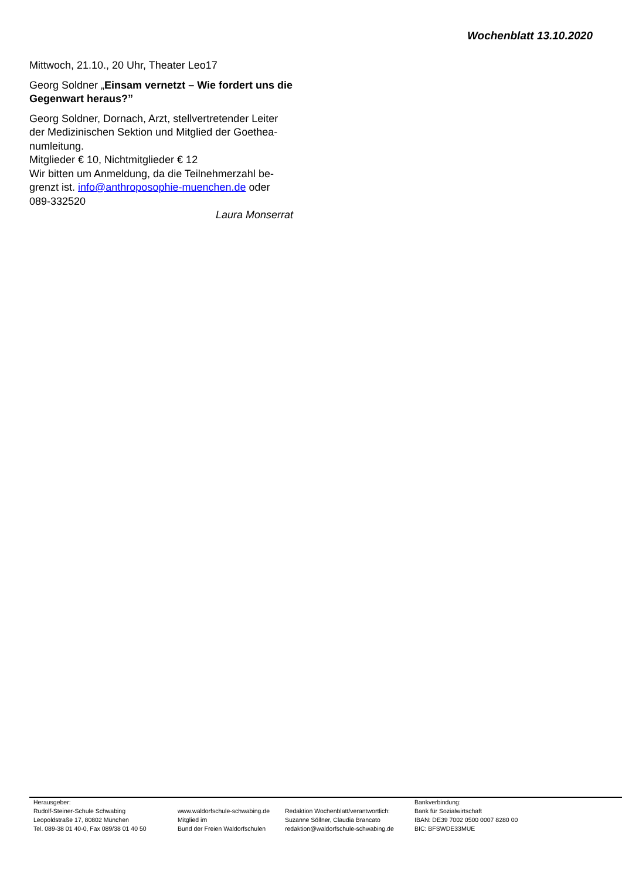Wochenblatt 13.10.2020
Mittwoch, 21.10., 20 Uhr, Theater Leo17
Georg Soldner „Einsam vernetzt – Wie fordert uns die Gegenwart heraus?”
Georg Soldner, Dornach, Arzt, stellvertretender Leiter der Medizinischen Sektion und Mitglied der Goethea­numleitung.
Mitglieder € 10, Nichtmitglieder € 12
Wir bitten um Anmeldung, da die Teilnehmerzahl be­grenzt ist. info@anthroposophie-muenchen.de oder 089-332520
Laura Monserrat
Herausgeber:
Rudolf-Steiner-Schule Schwabing
Leopoldstraße 17, 80802 München
Tel. 089-38 01 40-0, Fax 089/38 01 40 50
www.waldorfschule-schwabing.de
Mitglied im
Bund der Freien Waldorfschulen
Redaktion Wochenblatt/verantwortlich:
Suzanne Söllner, Claudia Brancato
redaktion@waldorfschule-schwabing.de
Bankverbindung:
Bank für Sozialwirtschaft
IBAN: DE39 7002 0500 0007 8280 00
BIC: BFSWDE33MUE